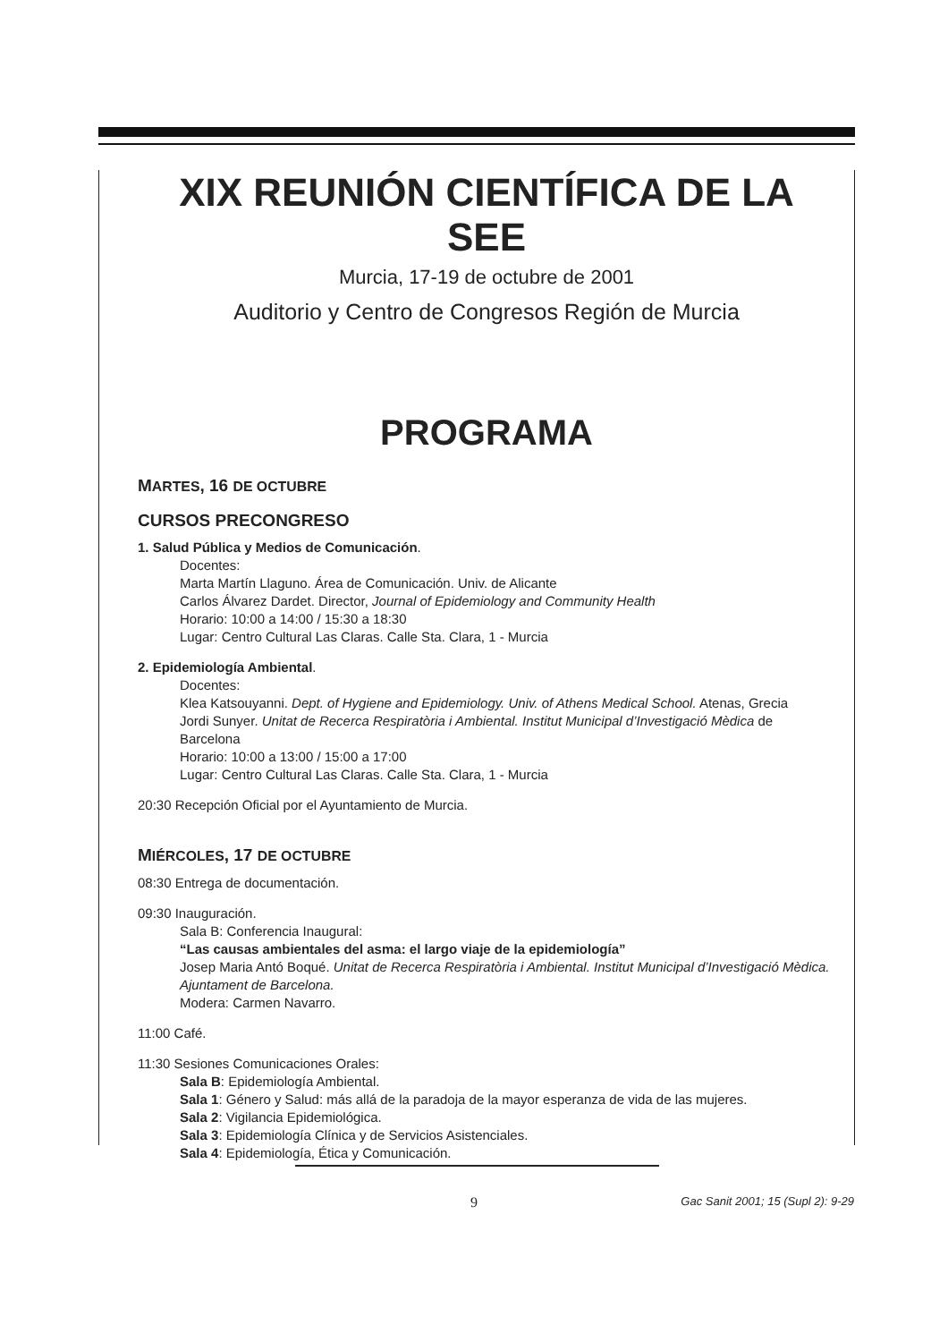XIX REUNIÓN CIENTÍFICA DE LA SEE
Murcia, 17-19 de octubre de 2001
Auditorio y Centro de Congresos Región de Murcia
PROGRAMA
MARTES, 16 DE OCTUBRE
CURSOS PRECONGRESO
1. Salud Pública y Medios de Comunicación.
Docentes:
Marta Martín Llaguno. Área de Comunicación. Univ. de Alicante
Carlos Álvarez Dardet. Director, Journal of Epidemiology and Community Health
Horario: 10:00 a 14:00 / 15:30 a 18:30
Lugar: Centro Cultural Las Claras. Calle Sta. Clara, 1 - Murcia
2. Epidemiología Ambiental.
Docentes:
Klea Katsouyanni. Dept. of Hygiene and Epidemiology. Univ. of Athens Medical School. Atenas, Grecia
Jordi Sunyer. Unitat de Recerca Respiratòria i Ambiental. Institut Municipal d’Investigació Mèdica de Barcelona
Horario: 10:00 a 13:00 / 15:00 a 17:00
Lugar: Centro Cultural Las Claras. Calle Sta. Clara, 1 - Murcia
20:30 Recepción Oficial por el Ayuntamiento de Murcia.
MIÉRCOLES, 17 DE OCTUBRE
08:30 Entrega de documentación.
09:30 Inauguración.
Sala B: Conferencia Inaugural:
“Las causas ambientales del asma: el largo viaje de la epidemiología”
Josep Maria Antó Boqué. Unitat de Recerca Respiratòria i Ambiental. Institut Municipal d’Investigació Mèdica. Ajuntament de Barcelona.
Modera: Carmen Navarro.
11:00 Café.
11:30 Sesiones Comunicaciones Orales:
Sala B: Epidemiología Ambiental.
Sala 1: Género y Salud: más allá de la paradoja de la mayor esperanza de vida de las mujeres.
Sala 2: Vigilancia Epidemiológica.
Sala 3: Epidemiología Clínica y de Servicios Asistenciales.
Sala 4: Epidemiología, Ética y Comunicación.
9
Gac Sanit 2001; 15 (Supl 2): 9-29